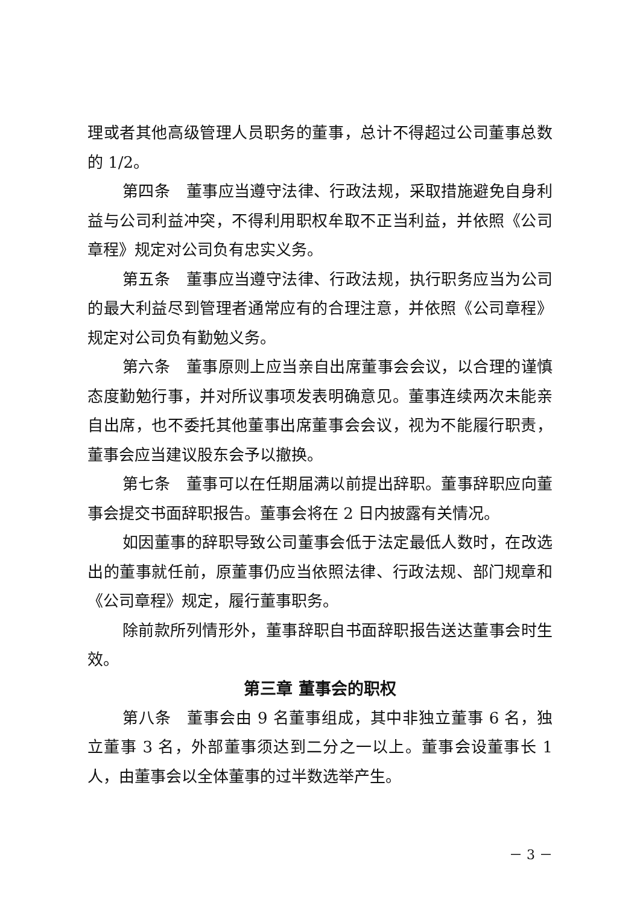理或者其他高级管理人员职务的董事，总计不得超过公司董事总数的 1/2。
第四条　董事应当遵守法律、行政法规，采取措施避免自身利益与公司利益冲突，不得利用职权牟取不正当利益，并依照《公司章程》规定对公司负有忠实义务。
第五条　董事应当遵守法律、行政法规，执行职务应当为公司的最大利益尽到管理者通常应有的合理注意，并依照《公司章程》规定对公司负有勤勉义务。
第六条　董事原则上应当亲自出席董事会会议，以合理的谨慎态度勤勉行事，并对所议事项发表明确意见。董事连续两次未能亲自出席，也不委托其他董事出席董事会会议，视为不能履行职责，董事会应当建议股东会予以撤换。
第七条　董事可以在任期届满以前提出辞职。董事辞职应向董事会提交书面辞职报告。董事会将在 2 日内披露有关情况。
如因董事的辞职导致公司董事会低于法定最低人数时，在改选出的董事就任前，原董事仍应当依照法律、行政法规、部门规章和《公司章程》规定，履行董事职务。
除前款所列情形外，董事辞职自书面辞职报告送达董事会时生效。
第三章 董事会的职权
第八条　董事会由 9 名董事组成，其中非独立董事 6 名，独立董事 3 名，外部董事须达到二分之一以上。董事会设董事长 1 人，由董事会以全体董事的过半数选举产生。
－ 3 －